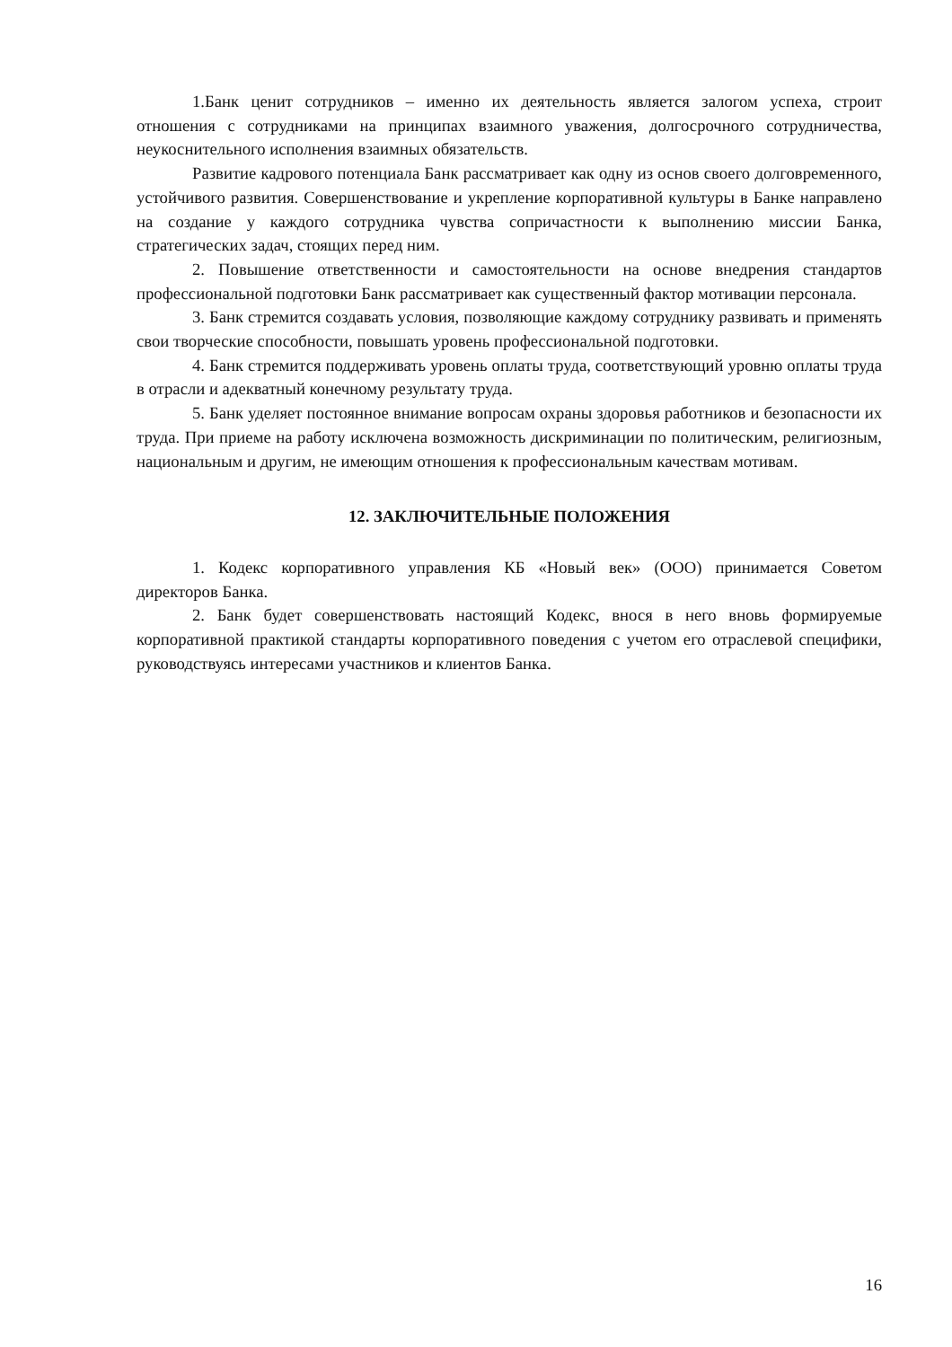1.Банк ценит сотрудников – именно их деятельность является залогом успеха, строит отношения с сотрудниками на принципах взаимного уважения, долгосрочного сотрудничества, неукоснительного исполнения взаимных обязательств.
Развитие кадрового потенциала Банк рассматривает как одну из основ своего долговременного, устойчивого развития. Совершенствование и укрепление корпоративной культуры в Банке направлено на создание у каждого сотрудника чувства сопричастности к выполнению миссии Банка, стратегических задач, стоящих перед ним.
2. Повышение ответственности и самостоятельности на основе внедрения стандартов профессиональной подготовки Банк рассматривает как существенный фактор мотивации персонала.
3. Банк стремится создавать условия, позволяющие каждому сотруднику развивать и применять свои творческие способности, повышать уровень профессиональной подготовки.
4. Банк стремится поддерживать уровень оплаты труда, соответствующий уровню оплаты труда в отрасли и адекватный конечному результату труда.
5. Банк уделяет постоянное внимание вопросам охраны здоровья работников и безопасности их труда. При приеме на работу исключена возможность дискриминации по политическим, религиозным, национальным и другим, не имеющим отношения к профессиональным качествам мотивам.
12. ЗАКЛЮЧИТЕЛЬНЫЕ ПОЛОЖЕНИЯ
1. Кодекс корпоративного управления КБ «Новый век» (ООО) принимается Советом директоров Банка.
2. Банк будет совершенствовать настоящий Кодекс, внося в него вновь формируемые корпоративной практикой стандарты корпоративного поведения с учетом его отраслевой специфики, руководствуясь интересами участников и клиентов Банка.
16